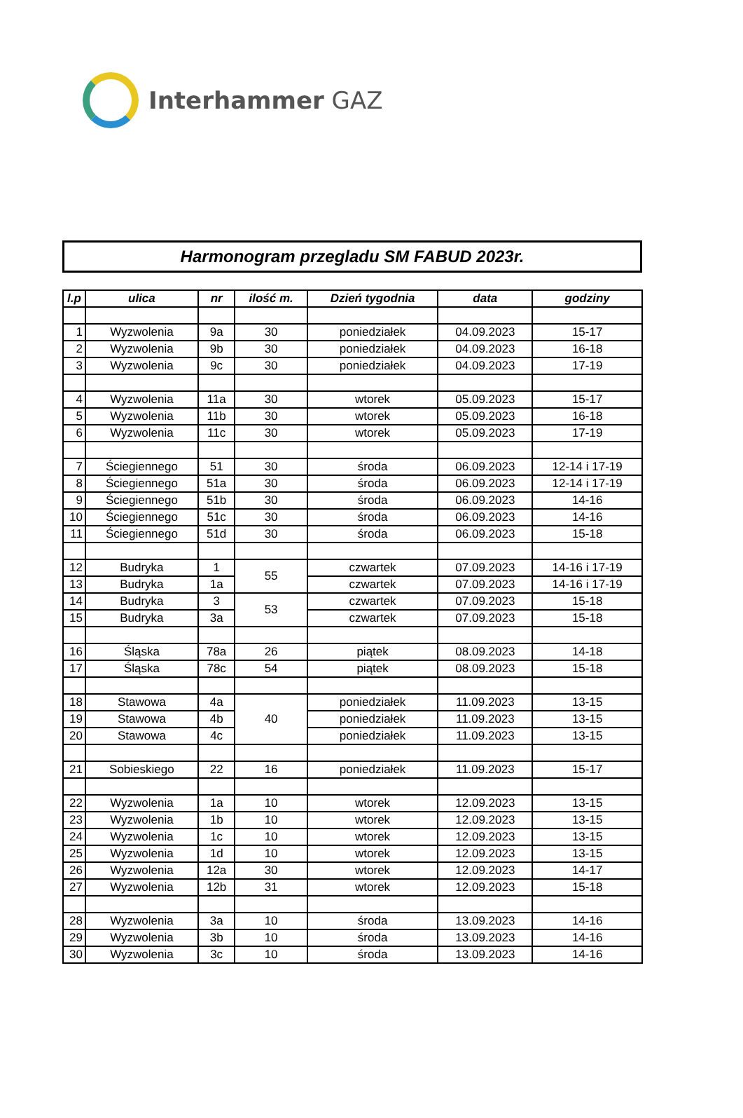Interhammer GAZ
Harmonogram przegladu SM FABUD 2023r.
| l.p | ulica | nr | ilość m. | Dzień tygodnia | data | godziny |
| --- | --- | --- | --- | --- | --- | --- |
| 1 | Wyzwolenia | 9a | 30 | poniedziałek | 04.09.2023 | 15-17 |
| 2 | Wyzwolenia | 9b | 30 | poniedziałek | 04.09.2023 | 16-18 |
| 3 | Wyzwolenia | 9c | 30 | poniedziałek | 04.09.2023 | 17-19 |
| 4 | Wyzwolenia | 11a | 30 | wtorek | 05.09.2023 | 15-17 |
| 5 | Wyzwolenia | 11b | 30 | wtorek | 05.09.2023 | 16-18 |
| 6 | Wyzwolenia | 11c | 30 | wtorek | 05.09.2023 | 17-19 |
| 7 | Ściegiennego | 51 | 30 | środa | 06.09.2023 | 12-14 i 17-19 |
| 8 | Ściegiennego | 51a | 30 | środa | 06.09.2023 | 12-14 i 17-19 |
| 9 | Ściegiennego | 51b | 30 | środa | 06.09.2023 | 14-16 |
| 10 | Ściegiennego | 51c | 30 | środa | 06.09.2023 | 14-16 |
| 11 | Ściegiennego | 51d | 30 | środa | 06.09.2023 | 15-18 |
| 12 | Budryka | 1 | 55 | czwartek | 07.09.2023 | 14-16 i 17-19 |
| 13 | Budryka | 1a | | czwartek | 07.09.2023 | 14-16 i 17-19 |
| 14 | Budryka | 3 | 53 | czwartek | 07.09.2023 | 15-18 |
| 15 | Budryka | 3a | | czwartek | 07.09.2023 | 15-18 |
| 16 | Śląska | 78a | 26 | piątek | 08.09.2023 | 14-18 |
| 17 | Śląska | 78c | 54 | piątek | 08.09.2023 | 15-18 |
| 18 | Stawowa | 4a | 40 | poniedziałek | 11.09.2023 | 13-15 |
| 19 | Stawowa | 4b | | poniedziałek | 11.09.2023 | 13-15 |
| 20 | Stawowa | 4c | | poniedziałek | 11.09.2023 | 13-15 |
| 21 | Sobieskiego | 22 | 16 | poniedziałek | 11.09.2023 | 15-17 |
| 22 | Wyzwolenia | 1a | 10 | wtorek | 12.09.2023 | 13-15 |
| 23 | Wyzwolenia | 1b | 10 | wtorek | 12.09.2023 | 13-15 |
| 24 | Wyzwolenia | 1c | 10 | wtorek | 12.09.2023 | 13-15 |
| 25 | Wyzwolenia | 1d | 10 | wtorek | 12.09.2023 | 13-15 |
| 26 | Wyzwolenia | 12a | 30 | wtorek | 12.09.2023 | 14-17 |
| 27 | Wyzwolenia | 12b | 31 | wtorek | 12.09.2023 | 15-18 |
| 28 | Wyzwolenia | 3a | 10 | środa | 13.09.2023 | 14-16 |
| 29 | Wyzwolenia | 3b | 10 | środa | 13.09.2023 | 14-16 |
| 30 | Wyzwolenia | 3c | 10 | środa | 13.09.2023 | 14-16 |